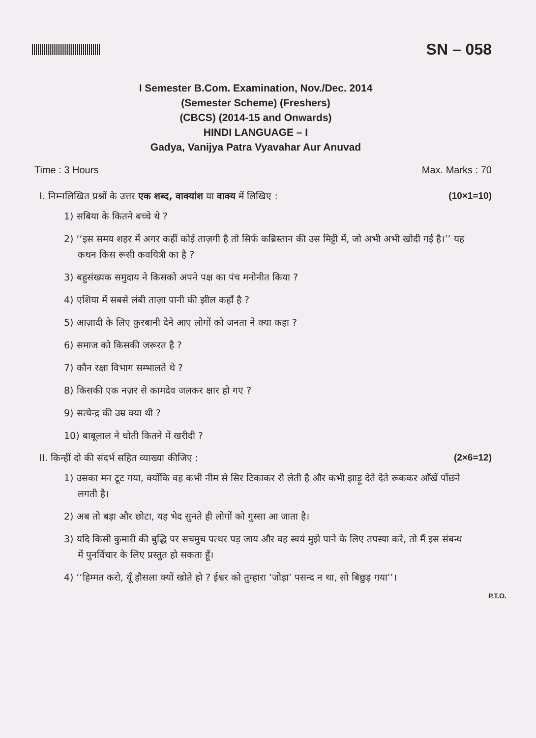SN – 058
I Semester B.Com. Examination, Nov./Dec. 2014
(Semester Scheme) (Freshers)
(CBCS) (2014-15 and Onwards)
HINDI LANGUAGE – I
Gadya, Vanijya Patra Vyavahar Aur Anuvad
Time : 3 Hours Max. Marks : 70
I. निम्नलिखित प्रश्नों के उत्तर एक शब्द, वाक्यांश या वाक्य में लिखिए : (10×1=10)
1) सबिया के कितने बच्चे थे ?
2) ‘‘इस समय शहर में अगर कहीं कोई ताज़गी है तो सिर्फ कब्रिस्तान की उस मिट्टी में, जो अभी अभी खोदी गई है।’’ यह कथन किस रूसी कवयित्री का है ?
3) बहुसंख्यक समुदाय ने किसको अपने पक्ष का पंच मनोनीत किया ?
4) एशिया में सबसे लंबी ताज़ा पानी की झील कहाँ है ?
5) आज़ादी के लिए कुरबानी देने आए लोगों को जनता ने क्या कहा ?
6) समाज को किसकी जरूरत है ?
7) कौन रक्षा विभाग सम्भालते थे ?
8) किसकी एक नज़र से कामदेव जलकर क्षार हो गए ?
9) सत्येन्द्र की उम्र क्या थी ?
10) बाबूलाल ने धोती कितने में खरीदी ?
II. किन्हीं दो की संदर्भ सहित व्याख्या कीजिए : (2×6=12)
1) उसका मन टूट गया, क्योंकि वह कभी नीम से सिर टिकाकर रो लेती है और कभी झाड़ू देते देते रूककर आँखें पोंछने लगती है।
2) अब तो बड़ा और छोटा, यह भेद सुनते ही लोगों को गुस्सा आ जाता है।
3) यदि किसी कुमारी की बुद्धि पर सचमुच पत्थर पड़ जाय और वह स्वयं मुझे पाने के लिए तपस्या करे, तो मैं इस संबन्ध में पुनर्विचार के लिए प्रस्तुत हो सकता हूँ।
4) ‘‘हिम्मत करो, यूँ हौसला क्यों खोते हो ? ईश्वर को तुम्हारा ‘जोड़ा’ पसन्द न था, सो बिछुड़ गया’’।
P.T.O.